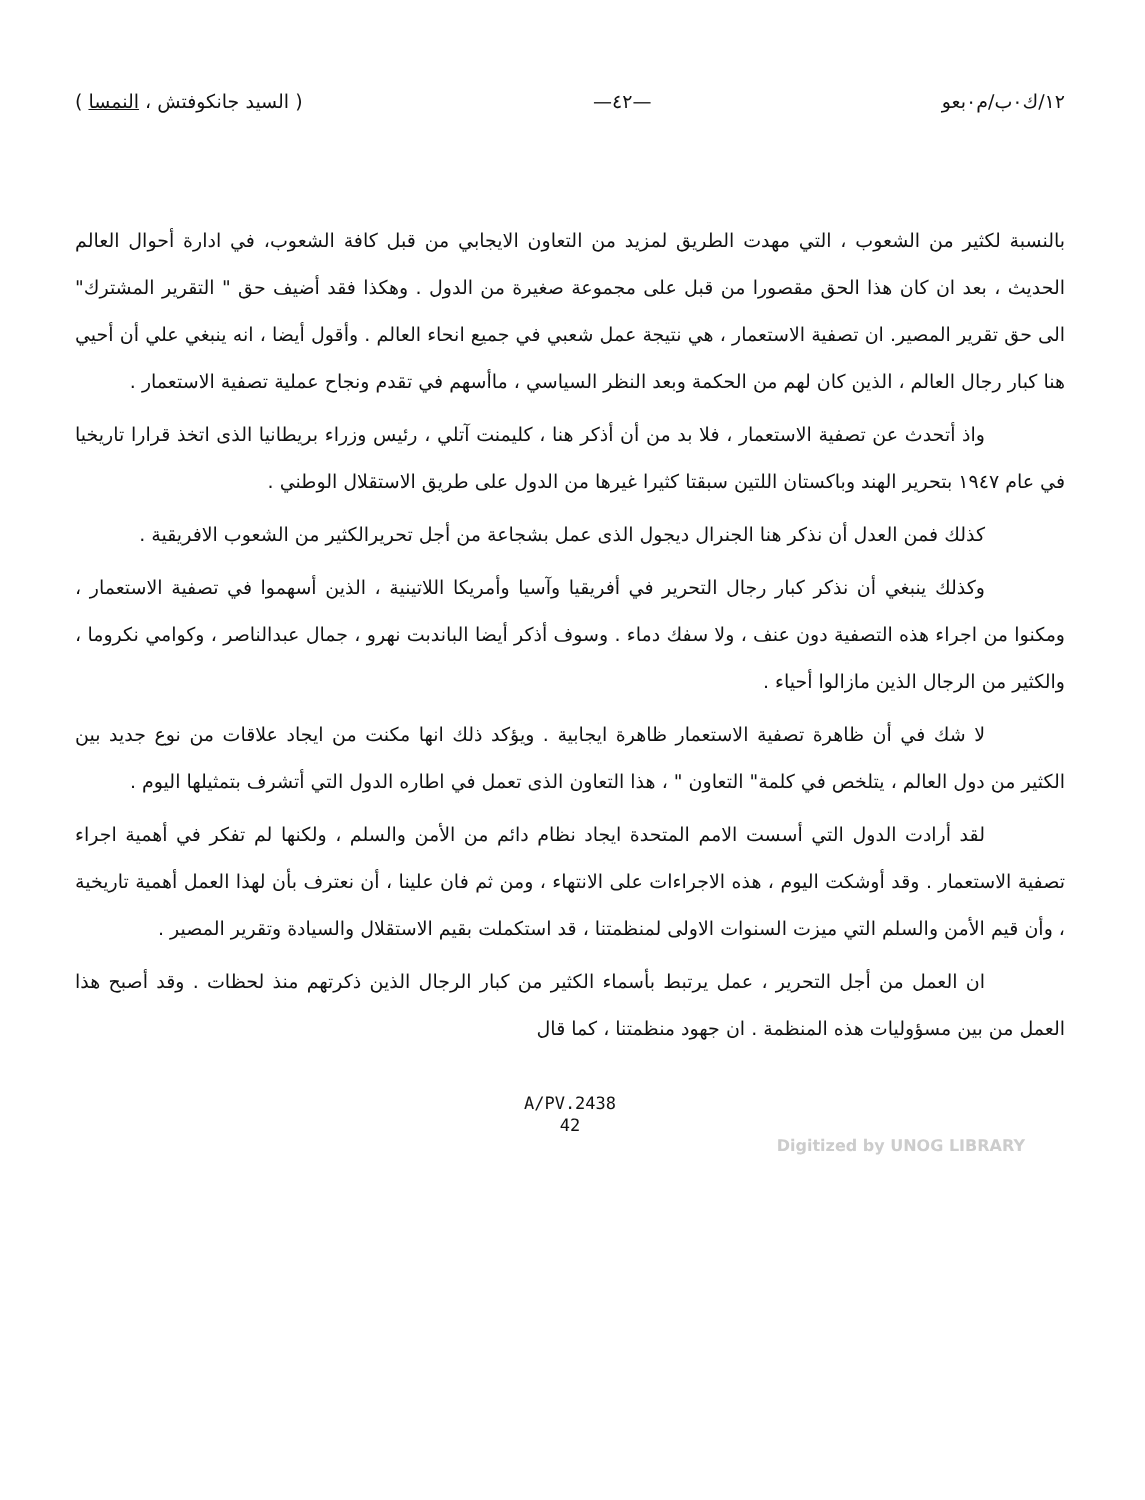١٢/ك٠ب/م٠بعو —٤٢— ( السيد جانكوفتش ، النمسا )
بالنسبة لكثير من الشعوب ، التي مهدت الطريق لمزيد من التعاون الايجابي من قبل كافة الشعوب، في ادارة أحوال العالم الحديث ، بعد ان كان هذا الحق مقصورا من قبل على مجموعة صغيرة من الدول . وهكذا فقد أضيف حق " التقرير المشترك" الى حق تقرير المصير. ان تصفية الاستعمار ، هي نتيجة عمل شعبي في جميع انحاء العالم . وأقول أيضا ، انه ينبغي علي أن أحيي هنا كبار رجال العالم ، الذين كان لهم من الحكمة وبعد النظر السياسي ، ماأسهم في تقدم ونجاح عملية تصفية الاستعمار .
واذ أتحدث عن تصفية الاستعمار ، فلا بد من أن أذكر هنا ، كليمنت آتلي ، رئيس وزراء بريطانيا الذى اتخذ قرارا تاريخيا في عام ١٩٤٧ بتحرير الهند وباكستان اللتين سبقتا كثيرا غيرها من الدول على طريق الاستقلال الوطني .
كذلك فمن العدل أن نذكر هنا الجنرال ديجول الذى عمل بشجاعة من أجل تحريرالكثير من الشعوب الافريقية .
وكذلك ينبغي أن نذكر كبار رجال التحرير في أفريقيا وآسيا وأمريكا اللاتينية ، الذين أسهموا في تصفية الاستعمار ، ومكنوا من اجراء هذه التصفية دون عنف ، ولا سفك دماء . وسوف أذكر أيضا الباندبت نهرو ، جمال عبدالناصر ، وكوامي نكروما ، والكثير من الرجال الذين مازالوا أحياء .
لا شك في أن ظاهرة تصفية الاستعمار ظاهرة ايجابية . ويؤكد ذلك انها مكنت من ايجاد علاقات من نوع جديد بين الكثير من دول العالم ، يتلخص في كلمة" التعاون " ، هذا التعاون الذى تعمل في اطاره الدول التي أتشرف بتمثيلها اليوم .
لقد أرادت الدول التي أسست الامم المتحدة ايجاد نظام دائم من الأمن والسلم ، ولكنها لم تفكر في أهمية اجراء تصفية الاستعمار . وقد أوشكت اليوم ، هذه الاجراءات على الانتهاء ، ومن ثم فان علينا ، أن نعترف بأن لهذا العمل أهمية تاريخية ، وأن قيم الأمن والسلم التي ميزت السنوات الاولى لمنظمتنا ، قد استكملت بقيم الاستقلال والسيادة وتقرير المصير .
ان العمل من أجل التحرير ، عمل يرتبط بأسماء الكثير من كبار الرجال الذين ذكرتهم منذ لحظات . وقد أصبح هذا العمل من بين مسؤوليات هذه المنظمة . ان جهود منظمتنا ، كما قال
A/PV.2438
42
Digitized by UNOG LIBRARY